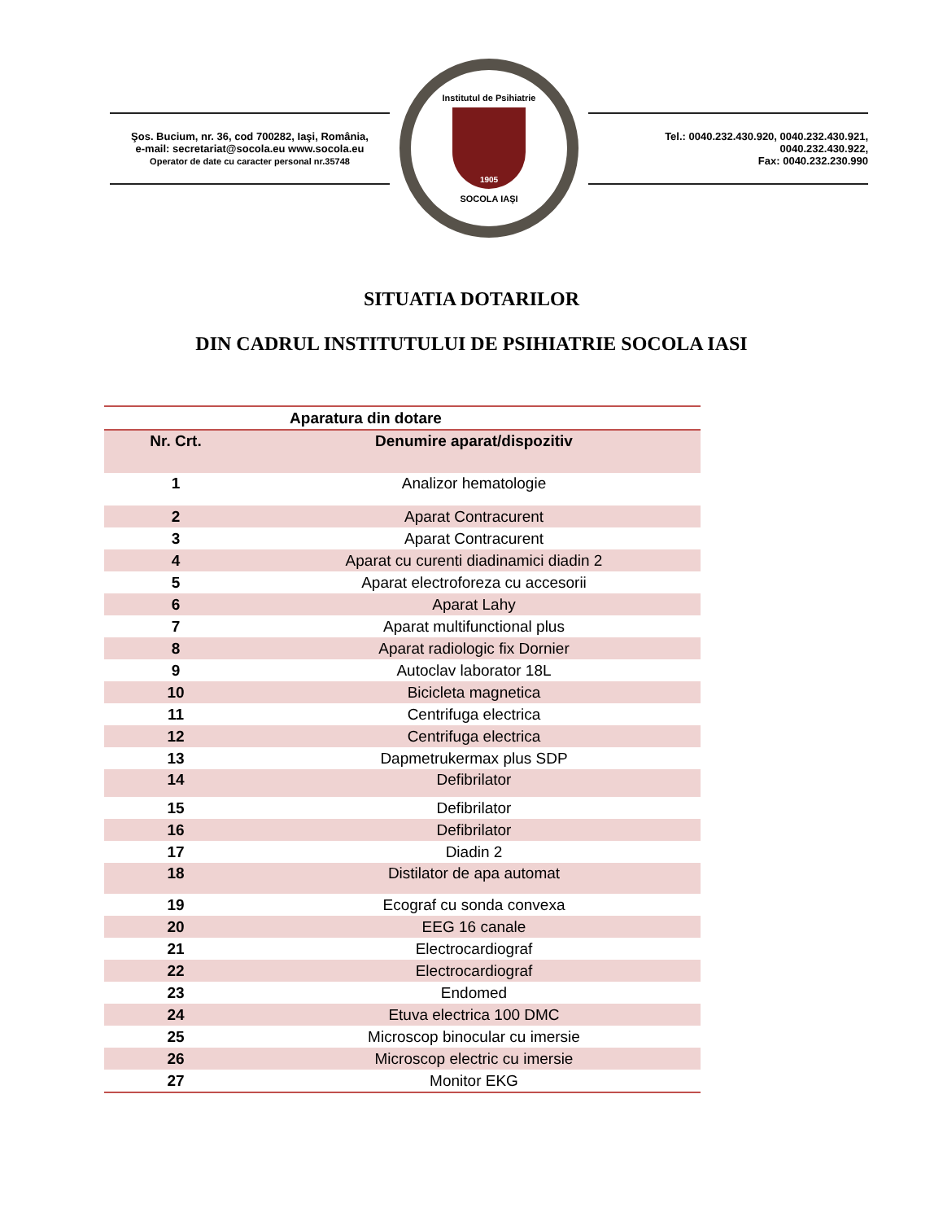Şos. Bucium, nr. 36, cod 700282, Iaşi, România,
e-mail: secretariat@socola.eu www.socola.eu
Operator de date cu caracter personal nr.35748
Institutul de Psihiatrie
1905
SOCOLA IAŞI
Tel.: 0040.232.430.920, 0040.232.430.921, 0040.232.430.922,
Fax: 0040.232.230.990
SITUATIA DOTARILOR
DIN CADRUL INSTITUTULUI DE PSIHIATRIE SOCOLA IASI
| Aparatura din dotare | |
| --- | --- |
| Nr. Crt. | Denumire aparat/dispozitiv |
| 1 | Analizor hematologie |
| 2 | Aparat Contracurent |
| 3 | Aparat Contracurent |
| 4 | Aparat cu curenti diadinamici diadin 2 |
| 5 | Aparat electroforeza cu accesorii |
| 6 | Aparat Lahy |
| 7 | Aparat multifunctional plus |
| 8 | Aparat radiologic fix Dornier |
| 9 | Autoclav laborator 18L |
| 10 | Bicicleta magnetica |
| 11 | Centrifuga electrica |
| 12 | Centrifuga electrica |
| 13 | Dapmetrukermax plus SDP |
| 14 | Defibrilator |
| 15 | Defibrilator |
| 16 | Defibrilator |
| 17 | Diadin 2 |
| 18 | Distilator de apa automat |
| 19 | Ecograf cu sonda convexa |
| 20 | EEG 16 canale |
| 21 | Electrocardiograf |
| 22 | Electrocardiograf |
| 23 | Endomed |
| 24 | Etuva electrica 100 DMC |
| 25 | Microscop binocular cu imersie |
| 26 | Microscop electric cu imersie |
| 27 | Monitor EKG |